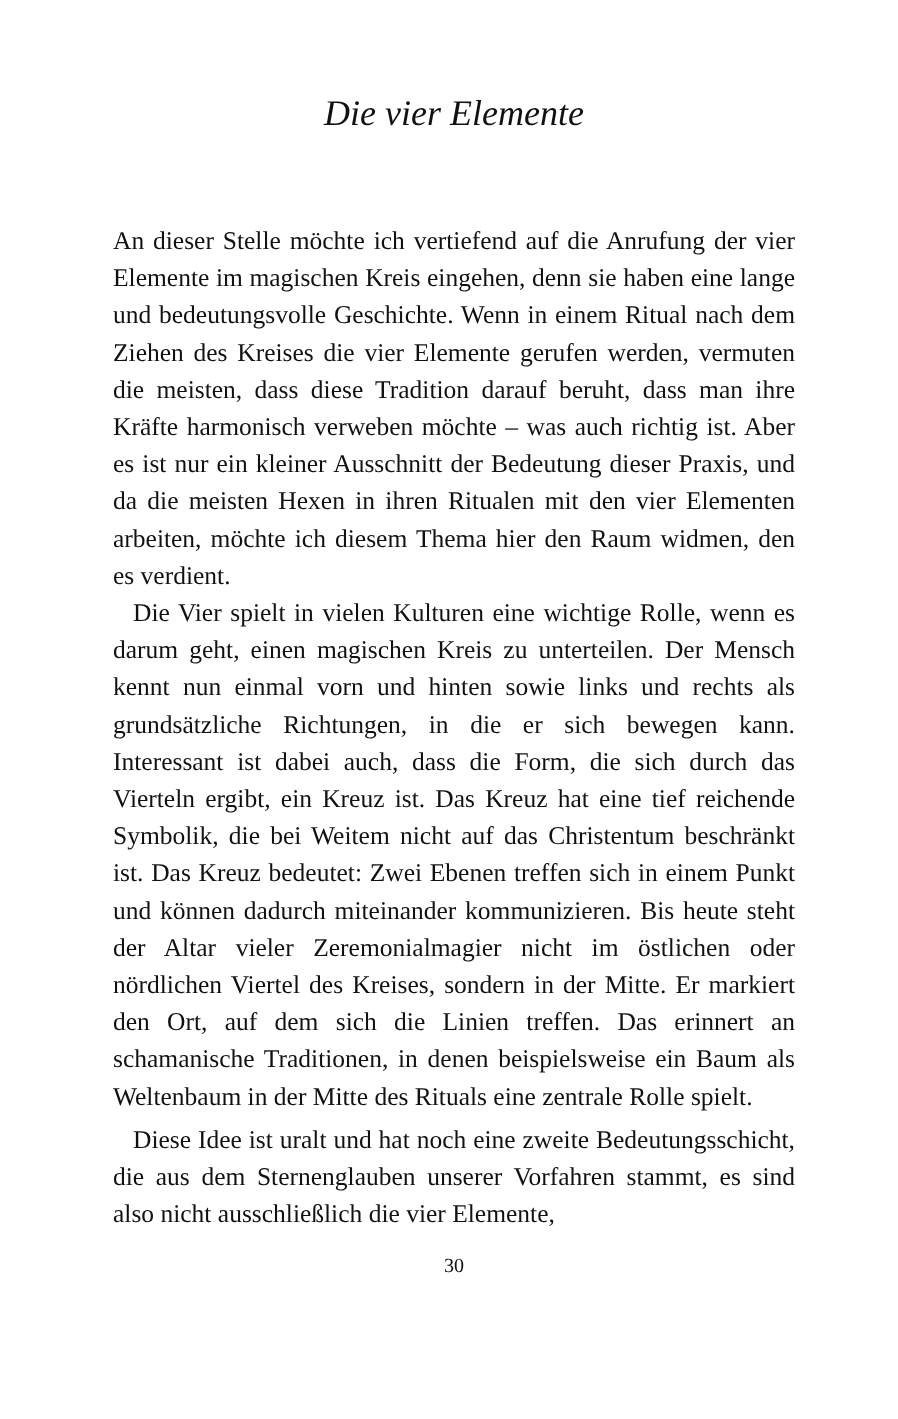Die vier Elemente
An dieser Stelle möchte ich vertiefend auf die Anrufung der vier Elemente im magischen Kreis eingehen, denn sie haben eine lange und bedeutungsvolle Geschichte. Wenn in einem Ritual nach dem Ziehen des Kreises die vier Elemente gerufen werden, vermuten die meisten, dass diese Tradition darauf beruht, dass man ihre Kräfte harmonisch verweben möchte – was auch richtig ist. Aber es ist nur ein kleiner Ausschnitt der Bedeutung dieser Praxis, und da die meisten Hexen in ihren Ritualen mit den vier Elementen arbeiten, möchte ich diesem Thema hier den Raum widmen, den es verdient.
Die Vier spielt in vielen Kulturen eine wichtige Rolle, wenn es darum geht, einen magischen Kreis zu unterteilen. Der Mensch kennt nun einmal vorn und hinten sowie links und rechts als grundsätzliche Richtungen, in die er sich bewegen kann. Interessant ist dabei auch, dass die Form, die sich durch das Vierteln ergibt, ein Kreuz ist. Das Kreuz hat eine tief reichende Symbolik, die bei Weitem nicht auf das Christentum beschränkt ist. Das Kreuz bedeutet: Zwei Ebenen treffen sich in einem Punkt und können dadurch miteinander kommunizieren. Bis heute steht der Altar vieler Zeremonialmagier nicht im östlichen oder nördlichen Viertel des Kreises, sondern in der Mitte. Er markiert den Ort, auf dem sich die Linien treffen. Das erinnert an schamanische Traditionen, in denen beispielsweise ein Baum als Weltenbaum in der Mitte des Rituals eine zentrale Rolle spielt.
Diese Idee ist uralt und hat noch eine zweite Bedeutungsschicht, die aus dem Sternenglauben unserer Vorfahren stammt, es sind also nicht ausschließlich die vier Elemente,
30